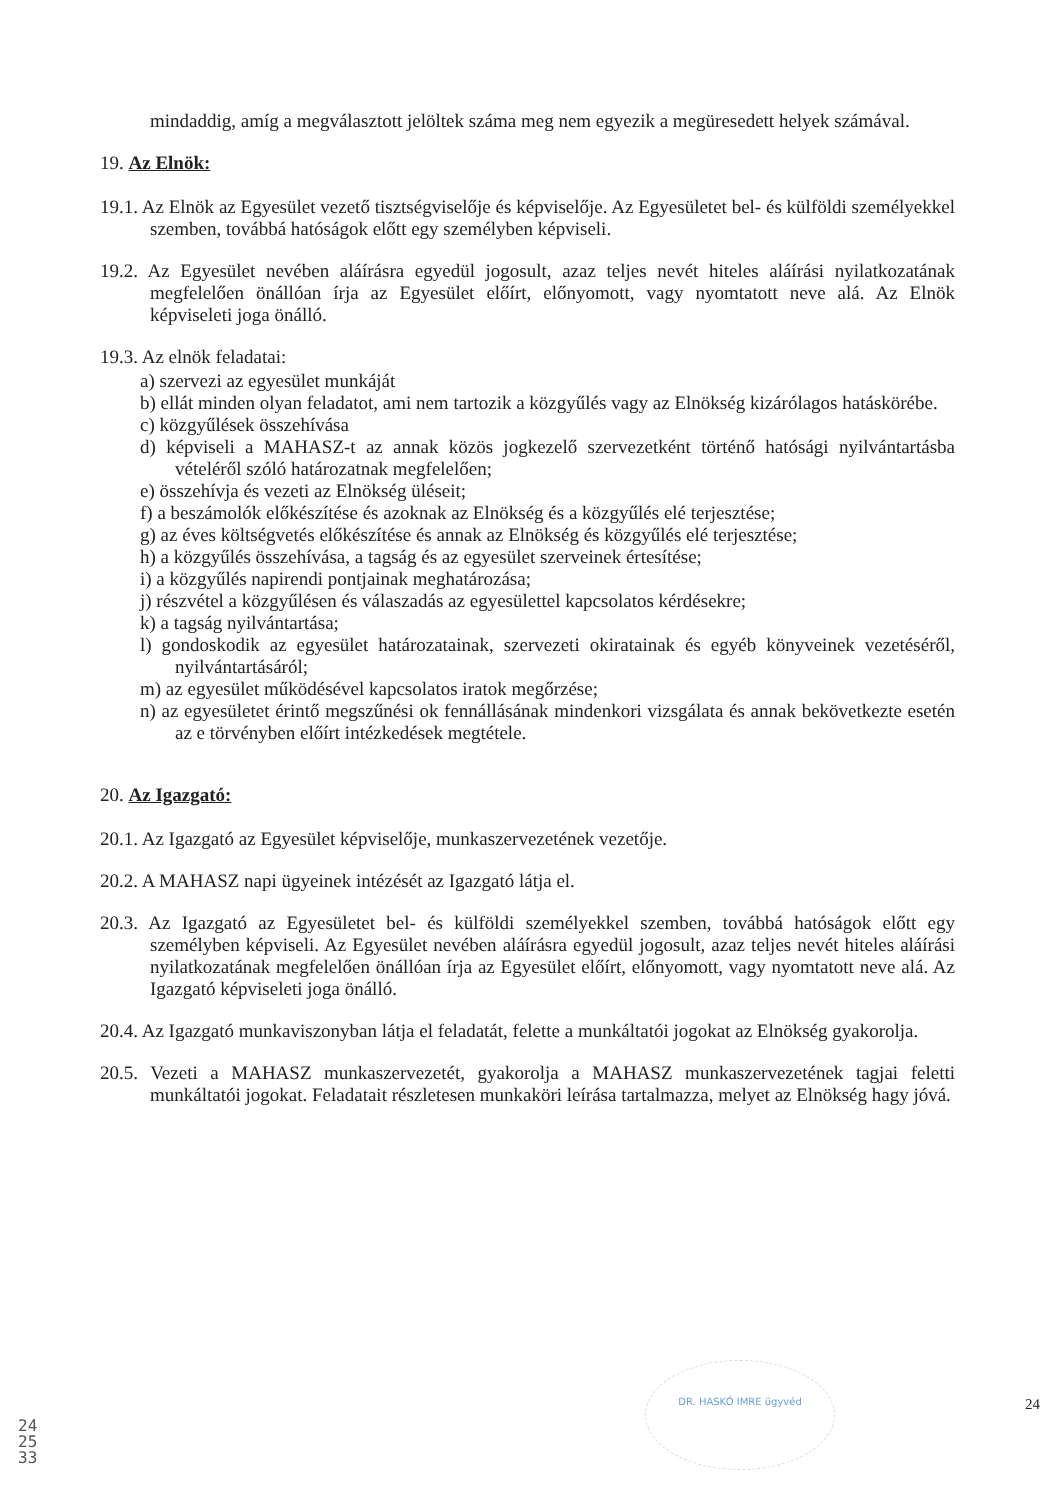mindaddig, amíg a megválasztott jelöltek száma meg nem egyezik a megüresedett helyek számával.
19. Az Elnök:
19.1. Az Elnök az Egyesület vezető tisztségviselője és képviselője. Az Egyesületet bel- és külföldi személyekkel szemben, továbbá hatóságok előtt egy személyben képviseli.
19.2. Az Egyesület nevében aláírásra egyedül jogosult, azaz teljes nevét hiteles aláírási nyilatkozatának megfelelően önállóan írja az Egyesület előírt, előnyomott, vagy nyomtatott neve alá. Az Elnök képviseleti joga önálló.
19.3. Az elnök feladatai:
a) szervezi az egyesület munkáját
b) ellát minden olyan feladatot, ami nem tartozik a közgyűlés vagy az Elnökség kizárólagos hatáskörébe.
c) közgyűlések összehívása
d) képviseli a MAHASZ-t az annak közös jogkezelő szervezetként történő hatósági nyilvántartásba vételéről szóló határozatnak megfelelően;
e) összehívja és vezeti az Elnökség üléseit;
f) a beszámolók előkészítése és azoknak az Elnökség és a közgyűlés elé terjesztése;
g) az éves költségvetés előkészítése és annak az Elnökség és közgyűlés elé terjesztése;
h) a közgyűlés összehívása, a tagság és az egyesület szerveinek értesítése;
i) a közgyűlés napirendi pontjainak meghatározása;
j) részvétel a közgyűlésen és válaszadás az egyesülettel kapcsolatos kérdésekre;
k) a tagság nyilvántartása;
l) gondoskodik az egyesület határozatainak, szervezeti okiratainak és egyéb könyveinek vezetéséről, nyilvántartásáról;
m) az egyesület működésével kapcsolatos iratok megőrzése;
n) az egyesületet érintő megszűnési ok fennállásának mindenkori vizsgálata és annak bekövetkezte esetén az e törvényben előírt intézkedések megtétele.
20. Az Igazgató:
20.1. Az Igazgató az Egyesület képviselője, munkaszervezetének vezetője.
20.2. A MAHASZ napi ügyeinek intézését az Igazgató látja el.
20.3. Az Igazgató az Egyesületet bel- és külföldi személyekkel szemben, továbbá hatóságok előtt egy személyben képviseli. Az Egyesület nevében aláírásra egyedül jogosult, azaz teljes nevét hiteles aláírási nyilatkozatának megfelelően önállóan írja az Egyesület előírt, előnyomott, vagy nyomtatott neve alá. Az Igazgató képviseleti joga önálló.
20.4. Az Igazgató munkaviszonyban látja el feladatát, felette a munkáltatói jogokat az Elnökség gyakorolja.
20.5. Vezeti a MAHASZ munkaszervezetét, gyakorolja a MAHASZ munkaszervezetének tagjai feletti munkáltatói jogokat. Feladatait részletesen munkaköri leírása tartalmazza, melyet az Elnökség hagy jóvá.
DR. HASKÓ IMRE ügyvéd
24
242533